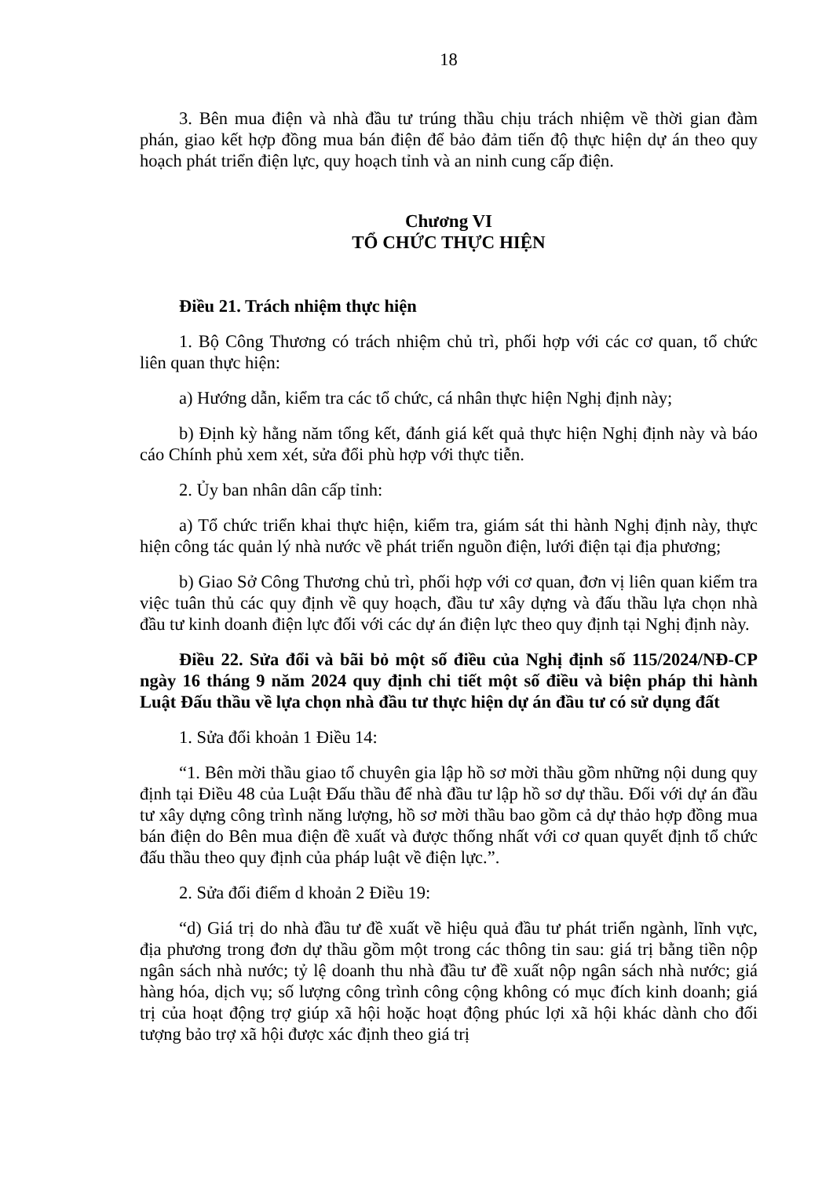18
3. Bên mua điện và nhà đầu tư trúng thầu chịu trách nhiệm về thời gian đàm phán, giao kết hợp đồng mua bán điện để bảo đảm tiến độ thực hiện dự án theo quy hoạch phát triển điện lực, quy hoạch tỉnh và an ninh cung cấp điện.
Chương VI
TỔ CHỨC THỰC HIỆN
Điều 21. Trách nhiệm thực hiện
1. Bộ Công Thương có trách nhiệm chủ trì, phối hợp với các cơ quan, tổ chức liên quan thực hiện:
a) Hướng dẫn, kiểm tra các tổ chức, cá nhân thực hiện Nghị định này;
b) Định kỳ hằng năm tổng kết, đánh giá kết quả thực hiện Nghị định này và báo cáo Chính phủ xem xét, sửa đổi phù hợp với thực tiễn.
2. Ủy ban nhân dân cấp tỉnh:
a) Tổ chức triển khai thực hiện, kiểm tra, giám sát thi hành Nghị định này, thực hiện công tác quản lý nhà nước về phát triển nguồn điện, lưới điện tại địa phương;
b) Giao Sở Công Thương chủ trì, phối hợp với cơ quan, đơn vị liên quan kiểm tra việc tuân thủ các quy định về quy hoạch, đầu tư xây dựng và đấu thầu lựa chọn nhà đầu tư kinh doanh điện lực đối với các dự án điện lực theo quy định tại Nghị định này.
Điều 22. Sửa đổi và bãi bỏ một số điều của Nghị định số 115/2024/NĐ-CP ngày 16 tháng 9 năm 2024 quy định chi tiết một số điều và biện pháp thi hành Luật Đấu thầu về lựa chọn nhà đầu tư thực hiện dự án đầu tư có sử dụng đất
1. Sửa đổi khoản 1 Điều 14:
“1. Bên mời thầu giao tổ chuyên gia lập hồ sơ mời thầu gồm những nội dung quy định tại Điều 48 của Luật Đấu thầu để nhà đầu tư lập hồ sơ dự thầu. Đối với dự án đầu tư xây dựng công trình năng lượng, hồ sơ mời thầu bao gồm cả dự thảo hợp đồng mua bán điện do Bên mua điện đề xuất và được thống nhất với cơ quan quyết định tổ chức đấu thầu theo quy định của pháp luật về điện lực.”.
2. Sửa đổi điểm d khoản 2 Điều 19:
“d) Giá trị do nhà đầu tư đề xuất về hiệu quả đầu tư phát triển ngành, lĩnh vực, địa phương trong đơn dự thầu gồm một trong các thông tin sau: giá trị bằng tiền nộp ngân sách nhà nước; tỷ lệ doanh thu nhà đầu tư đề xuất nộp ngân sách nhà nước; giá hàng hóa, dịch vụ; số lượng công trình công cộng không có mục đích kinh doanh; giá trị của hoạt động trợ giúp xã hội hoặc hoạt động phúc lợi xã hội khác dành cho đối tượng bảo trợ xã hội được xác định theo giá trị